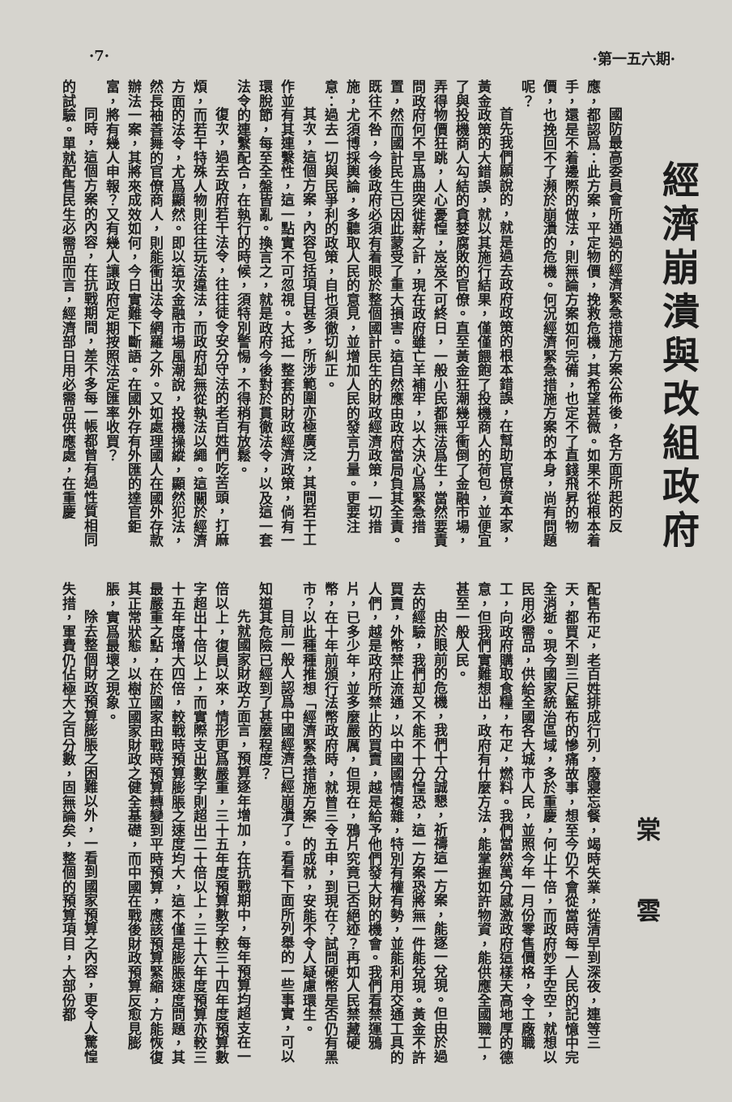·7· ·第一五六期·
經濟崩潰與改組政府
國防最高委員會所通過的經濟緊急措施方案公佈後，各方面所起的反應，都認爲：此方案，平定物價，挽救危機，其希望甚微。如果不從根本着手，還是不着邊際的做法，則無論方案如何完備，也定不了直錢飛昇的物價，也挽回不了瀕於崩潰的危機。何況經濟緊急措施方案的本身，尚有問題呢？
首先我們願說的，就是過去政府政策的根本錯誤，在幫助官僚資本家，黃金政策的大錯誤，就以其施行結果，僅僅餵飽了投機商人的荷包，並便宜了與投機商人勾結的貪婪腐敗的官僚。直至黃金狂潮幾乎衝倒了金融市場，弄得物價狂跳，人心憂惶，岌岌不可終日，一般小民都無法爲生，當然要責問政府何不早爲曲突徙薪之計，現在政府雖亡羊補牢，以大決心爲緊急措置，然而國計民生已因此蒙受了重大損害。這自然應由政府當局負其全責。既往不咎，今後政府必須有着眼於整個國計民生的財政經濟政策，一切措施，尤須博採輿論，多聽取人民的意見，並增加人民的發言力量。更要注意：過去一切與民爭利的政策，自也須徹切糾正。
其次，這個方案，內容包括項目甚多，所涉範圍亦極廣泛，其間若干工作並有其連繫性，這一點實不可忽視。大抵一整套的財政經濟政策，倘有一環脫節，每至全盤皆亂。換言之，就是政府今後對於貫徹法令，以及這一套法令的連繫配合，在執行的時候，須特別警惕，不得稍有放鬆。
復次，過去政府若干法令，往往徒令安分守法的老百姓們吃苦頭，打麻煩，而若干特殊人物則往往玩法違法，而政府却無從執法以繩。這關於經濟方面的法令，尤爲顯然。即以這次金融市場風潮說，投機操縱，顯然犯法，然長袖善舞的官僚商人，則能衝出法令網羅之外。又如處理國人在國外存款辦法一案，其將來成效如何，今日實難下斷語。在國外存有外匯的達官鉅富，將有幾人申報？又有幾人讓政府定期按照法定匯率收買？
同時，這個方案的內容，在抗戰期間，差不多每一帳都曾有過性質相同的試驗。單就配售民生必需品而言，經濟部日用必需品供應處，在重慶
棠 雲
配售布疋，老百姓排成行列，廢寢忘餐，竭時失業，從清早到深夜，連等三天，都買不到三尺藍布的慘痛故事，想至今仍不會從當時每一人民的記憶中完全消逝。現今國家統治區域，多於重慶，何止十倍，而政府妙手空空，就想以民用必需品，供給全國各大城市人民，並照今年一月份零售價格，令工廠職工，向政府購取食糧，布疋，燃料。我們當然萬分感激政府這樣天高地厚的德意，但我們實難想出，政府有什麼方法，能掌握如許物資，能供應全國職工，甚至一般人民。
由於眼前的危機，我們十分誠懇，祈禱這一方案，能逐一兌現。但由於過去的經驗，我們却又不能不十分惶恐，這一方案恐將無一件能兌現。黃金不許買賣，外幣禁止流通，以中國國情複雜，特別有權有勢，並能利用交通工具的人們，越是政府所禁止的買賣，越是給予他們發大財的機會。我們看禁運鴉片，已多少年，並多麼嚴厲，但現在，鴉片究竟已否絕迹？再如人民禁藏硬幣，在十年前頒行法幣政府時，就曾三令五申，到現在？試問硬幣是否仍有黑市？以此種種推想「經濟緊急措施方案」的成就，安能不令人疑慮環生。
目前一般人認爲中國經濟已經崩潰了。看看下面所列舉的一些事實，可以知道其危險已經到了甚麼程度？
先就國家財政方面言，預算逐年增加，在抗戰期中，每年預算均超支在一倍以上，復員以來，情形更爲嚴重，三十五年度預算數字較三十四年度預算數字超出十倍以上，而實際支出數字則超出二十倍以上，三十六年度預算亦較三十五年度增大四倍，較戰時預算膨脹之速度均大，這不僅是膨脹速度問題，其最嚴重之點，在於國家由戰時預算轉變到平時預算，應該預算緊縮，方能恢復其正常狀態，以樹立國家財政之健全基礎，而中國在戰後財政預算反愈見膨脹，實爲最壞之現象。
除去整個財政預算膨脹之困難以外，一看到國家預算之內容，更令人驚惶失措，軍費仍佔極大之百分數，固無論矣，整個的預算項目，大部份都